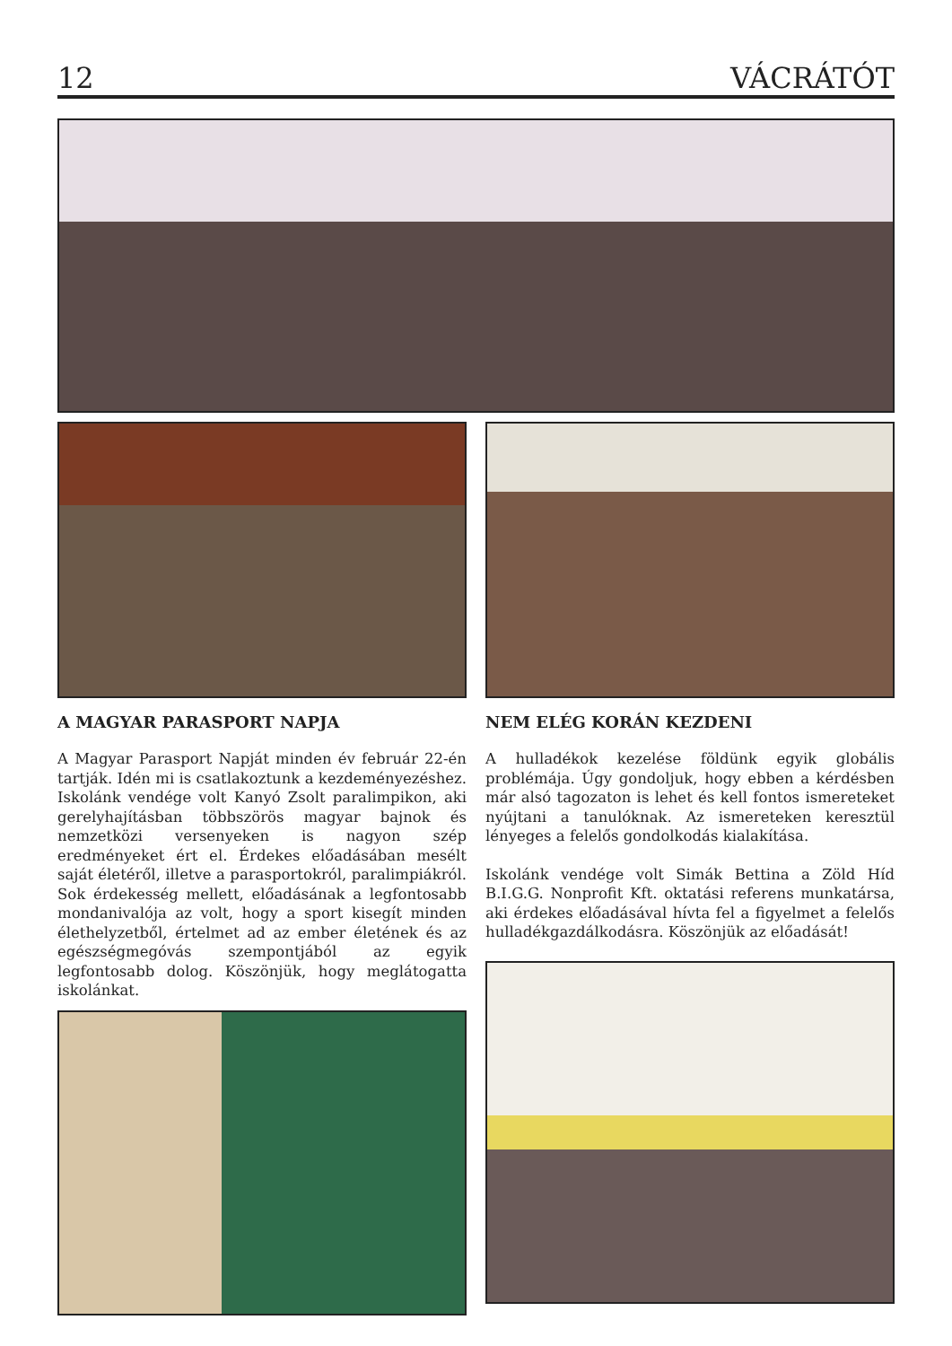12 VÁCRÁTÓT
A MAGYAR PARASPORT NAPJA
A Magyar Parasport Napját minden év február 22-én tartják. Idén mi is csatlakoztunk a kezdeményezéshez. Iskolánk vendége volt Kanyó Zsolt paralimpikon, aki gerelyhajításban többszörös magyar bajnok és nemzetközi versenyeken is nagyon szép eredményeket ért el. Érdekes előadásában mesélt saját életéről, illetve a parasportokról, paralimpiákról. Sok érdekesség mellett, előadásának a legfontosabb mondanivalója az volt, hogy a sport kisegít minden élethelyzetből, értelmet ad az ember életének és az egészségmegóvás szempontjából az egyik legfontosabb dolog. Köszönjük, hogy meglátogatta iskolánkat.
NEM ELÉG KORÁN KEZDENI
A hulladékok kezelése földünk egyik globális problémája. Úgy gondoljuk, hogy ebben a kérdésben már alsó tagozaton is lehet és kell fontos ismereteket nyújtani a tanulóknak. Az ismereteken keresztül lényeges a felelős gondolkodás kialakítása.
Iskolánk vendége volt Simák Bettina a Zöld Híd B.I.G.G. Nonprofit Kft. oktatási referens munkatársa, aki érdekes előadásával hívta fel a figyelmet a felelős hulladékgazdálkodásra. Köszönjük az előadását!